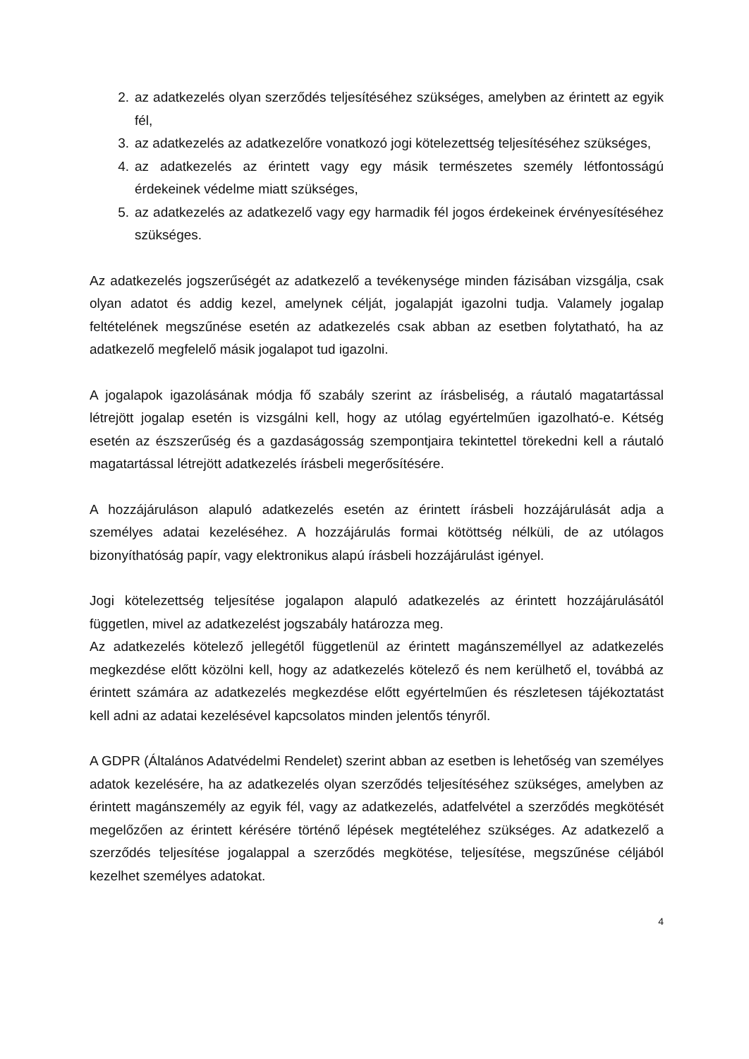2. az adatkezelés olyan szerződés teljesítéséhez szükséges, amelyben az érintett az egyik fél,
3. az adatkezelés az adatkezelőre vonatkozó jogi kötelezettség teljesítéséhez szükséges,
4. az adatkezelés az érintett vagy egy másik természetes személy létfontosságú érdekeinek védelme miatt szükséges,
5. az adatkezelés az adatkezelő vagy egy harmadik fél jogos érdekeinek érvényesítéséhez szükséges.
Az adatkezelés jogszerűségét az adatkezelő a tevékenysége minden fázisában vizsgálja, csak olyan adatot és addig kezel, amelynek célját, jogalapját igazolni tudja. Valamely jogalap feltételének megszűnése esetén az adatkezelés csak abban az esetben folytatható, ha az adatkezelő megfelelő másik jogalapot tud igazolni.
A jogalapok igazolásának módja fő szabály szerint az írásbeliség, a ráutaló magatartással létrejött jogalap esetén is vizsgálni kell, hogy az utólag egyértelműen igazolható-e. Kétség esetén az észszerűség és a gazdaságosság szempontjaira tekintettel törekedni kell a ráutaló magatartással létrejött adatkezelés írásbeli megerősítésére.
A hozzájáruláson alapuló adatkezelés esetén az érintett írásbeli hozzájárulását adja a személyes adatai kezeléséhez. A hozzájárulás formai kötöttség nélküli, de az utólagos bizonyíthatóság papír, vagy elektronikus alapú írásbeli hozzájárulást igényel.
Jogi kötelezettség teljesítése jogalapon alapuló adatkezelés az érintett hozzájárulásától független, mivel az adatkezelést jogszabály határozza meg.
Az adatkezelés kötelező jellegétől függetlenül az érintett magánszeméllyel az adatkezelés megkezdése előtt közölni kell, hogy az adatkezelés kötelező és nem kerülhető el, továbbá az érintett számára az adatkezelés megkezdése előtt egyértelműen és részletesen tájékoztatást kell adni az adatai kezelésével kapcsolatos minden jelentős tényről.
A GDPR (Általános Adatvédelmi Rendelet) szerint abban az esetben is lehetőség van személyes adatok kezelésére, ha az adatkezelés olyan szerződés teljesítéséhez szükséges, amelyben az érintett magánszemély az egyik fél, vagy az adatkezelés, adatfelvétel a szerződés megkötését megelőzően az érintett kérésére történő lépések megtételéhez szükséges. Az adatkezelő a szerződés teljesítése jogalappal a szerződés megkötése, teljesítése, megszűnése céljából kezelhet személyes adatokat.
4